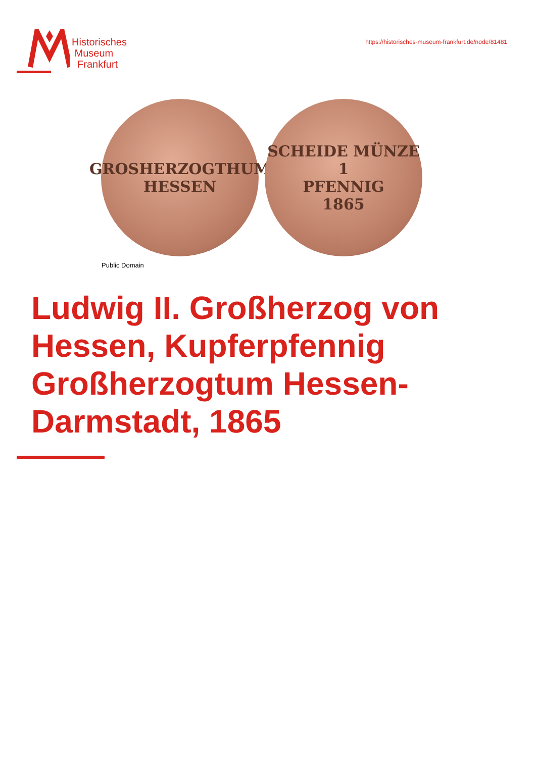Historisches
Museum
Frankfurt
https://historisches-museum-frankfurt.de/node/81481
GROSHERZOGTHUM
HESSEN
SCHEIDE MÜNZE
1
PFENNIG
1865
Public Domain
Ludwig II. Großherzog von Hessen, Kupferpfennig Großherzogtum Hessen-Darmstadt, 1865